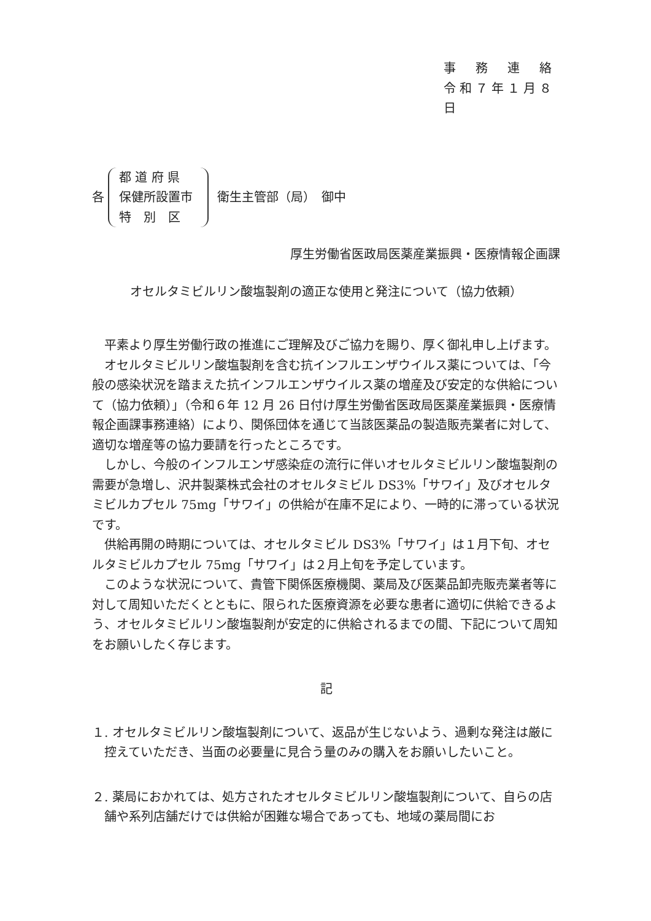事　務　連　絡
令和７年１月８日
各
都 道 府 県
保健所設置市
特　別　区
衛生主管部（局）　御中
厚生労働省医政局医薬産業振興・医療情報企画課
オセルタミビルリン酸塩製剤の適正な使用と発注について（協力依頼）
平素より厚生労働行政の推進にご理解及びご協力を賜り、厚く御礼申し上げます。
オセルタミビルリン酸塩製剤を含む抗インフルエンザウイルス薬については、「今般の感染状況を踏まえた抗インフルエンザウイルス薬の増産及び安定的な供給について（協力依頼）」（令和６年 12 月 26 日付け厚生労働省医政局医薬産業振興・医療情報企画課事務連絡）により、関係団体を通じて当該医薬品の製造販売業者に対して、適切な増産等の協力要請を行ったところです。
しかし、今般のインフルエンザ感染症の流行に伴いオセルタミビルリン酸塩製剤の需要が急増し、沢井製薬株式会社のオセルタミビル DS3%「サワイ」及びオセルタミビルカプセル 75mg「サワイ」の供給が在庫不足により、一時的に滞っている状況です。
供給再開の時期については、オセルタミビル DS3%「サワイ」は１月下旬、オセルタミビルカプセル 75mg「サワイ」は２月上旬を予定しています。
このような状況について、貴管下関係医療機関、薬局及び医薬品卸売販売業者等に対して周知いただくとともに、限られた医療資源を必要な患者に適切に供給できるよう、オセルタミビルリン酸塩製剤が安定的に供給されるまでの間、下記について周知をお願いしたく存じます。
記
１. オセルタミビルリン酸塩製剤について、返品が生じないよう、過剰な発注は厳に控えていただき、当面の必要量に見合う量のみの購入をお願いしたいこと。
２. 薬局におかれては、処方されたオセルタミビルリン酸塩製剤について、自らの店舗や系列店舗だけでは供給が困難な場合であっても、地域の薬局間にお